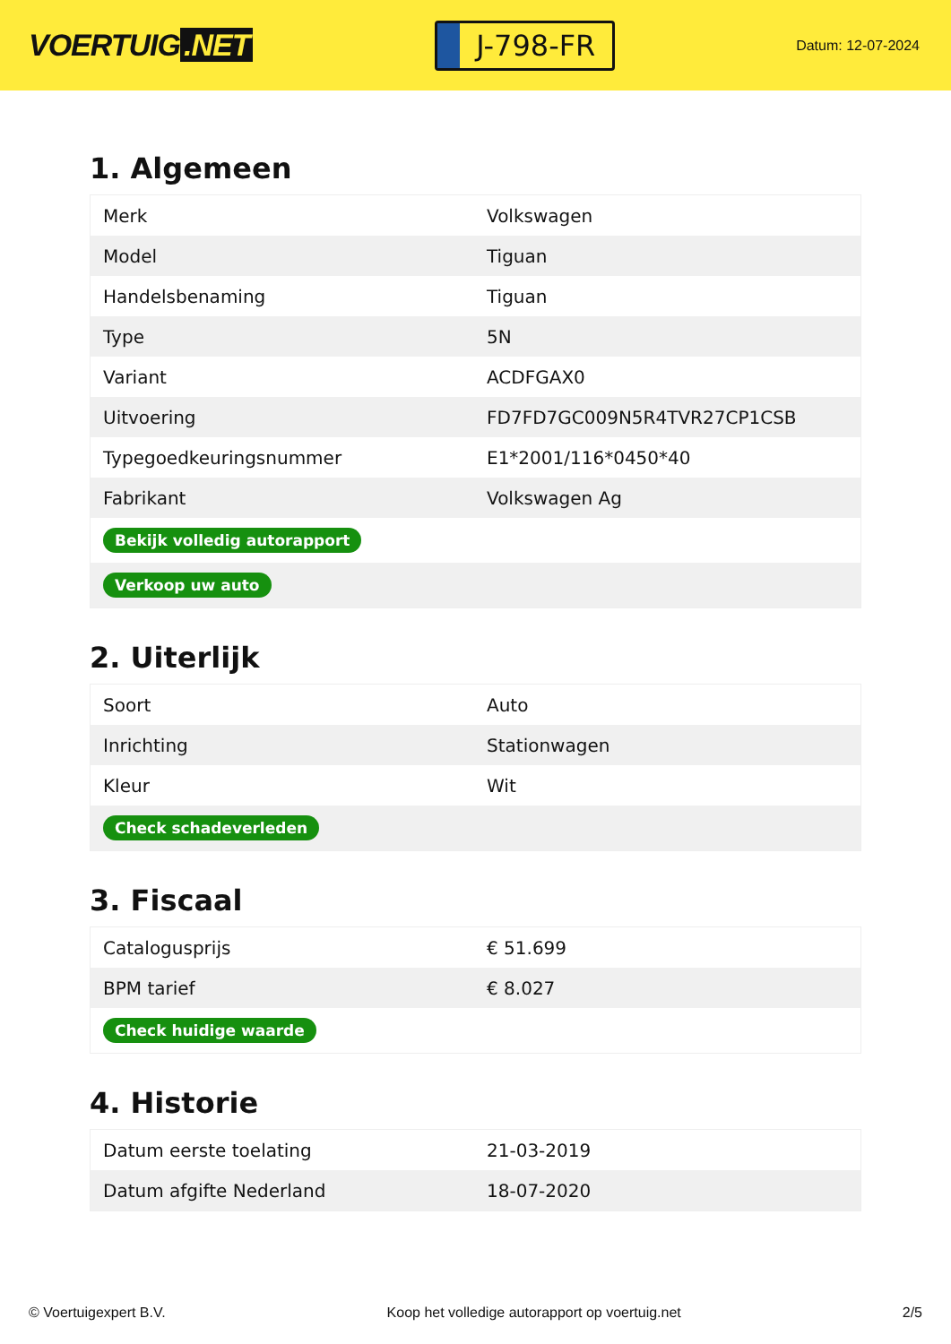VOERTUIG.NET
J-798-FR
Datum: 12-07-2024
1. Algemeen
| Merk | Volkswagen |
| Model | Tiguan |
| Handelsbenaming | Tiguan |
| Type | 5N |
| Variant | ACDFGAX0 |
| Uitvoering | FD7FD7GC009N5R4TVR27CP1CSB |
| Typegoedkeuringsnummer | E1*2001/116*0450*40 |
| Fabrikant | Volkswagen Ag |
| Bekijk volledig autorapport | |
| Verkoop uw auto | |
2. Uiterlijk
| Soort | Auto |
| Inrichting | Stationwagen |
| Kleur | Wit |
| Check schadeverleden | |
3. Fiscaal
| Catalogusprijs | € 51.699 |
| BPM tarief | € 8.027 |
| Check huidige waarde | |
4. Historie
| Datum eerste toelating | 21-03-2019 |
| Datum afgifte Nederland | 18-07-2020 |
© Voertuigexpert B.V. Koop het volledige autorapport op voertuig.net 2/5